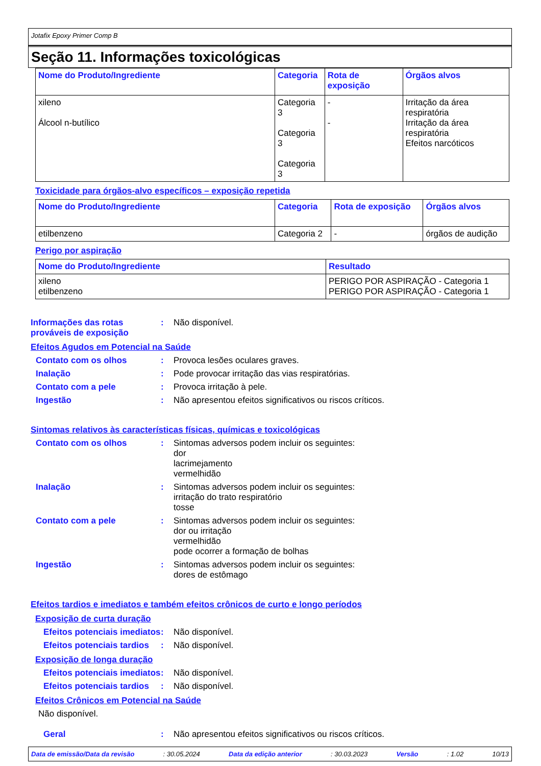Jotafix Epoxy Primer Comp B
Seção 11. Informações toxicológicas
| Nome do Produto/Ingrediente | Categoria | Rota de exposição | Órgãos alvos |
| --- | --- | --- | --- |
| xileno Álcool n-butílico | Categoria 3 Categoria 3 Categoria 3 | - - | Irritação da área respiratória Irritação da área respiratória Efeitos narcóticos |
Toxicidade para órgãos-alvo específicos – exposição repetida
| Nome do Produto/Ingrediente | Categoria | Rota de exposição | Órgãos alvos |
| --- | --- | --- | --- |
| etilbenzeno | Categoria 2 | - | órgãos de audição |
Perigo por aspiração
| Nome do Produto/Ingrediente | Resultado |
| --- | --- |
| xileno etilbenzeno | PERIGO POR ASPIRAÇÃO - Categoria 1 PERIGO POR ASPIRAÇÃO - Categoria 1 |
Informações das rotas prováveis de exposição
: Não disponível.
Efeitos Agudos em Potencial na Saúde
Contato com os olhos : Provoca lesões oculares graves.
Inalação : Pode provocar irritação das vias respiratórias.
Contato com a pele : Provoca irritação à pele.
Ingestão : Não apresentou efeitos significativos ou riscos críticos.
Sintomas relativos às características físicas, químicas e toxicológicas
Contato com os olhos : Sintomas adversos podem incluir os seguintes:
dor
lacrimejamento
vermelhidão
Inalação : Sintomas adversos podem incluir os seguintes:
irritação do trato respiratório
tosse
Contato com a pele : Sintomas adversos podem incluir os seguintes:
dor ou irritação
vermelhidão
pode ocorrer a formação de bolhas
Ingestão : Sintomas adversos podem incluir os seguintes:
dores de estômago
Efeitos tardios e imediatos e também efeitos crônicos de curto e longo períodos
Exposição de curta duração
Efeitos potenciais imediatos
: Não disponível.
Efeitos potenciais tardios
: Não disponível.
Exposição de longa duração
Efeitos potenciais imediatos
: Não disponível.
Efeitos potenciais tardios
: Não disponível.
Efeitos Crônicos em Potencial na Saúde
Não disponível.
Geral : Não apresentou efeitos significativos ou riscos críticos.
Data de emissão/Data da revisão : 30.05.2024 Data da edição anterior : 30.03.2023 Versão : 1.02 10/13